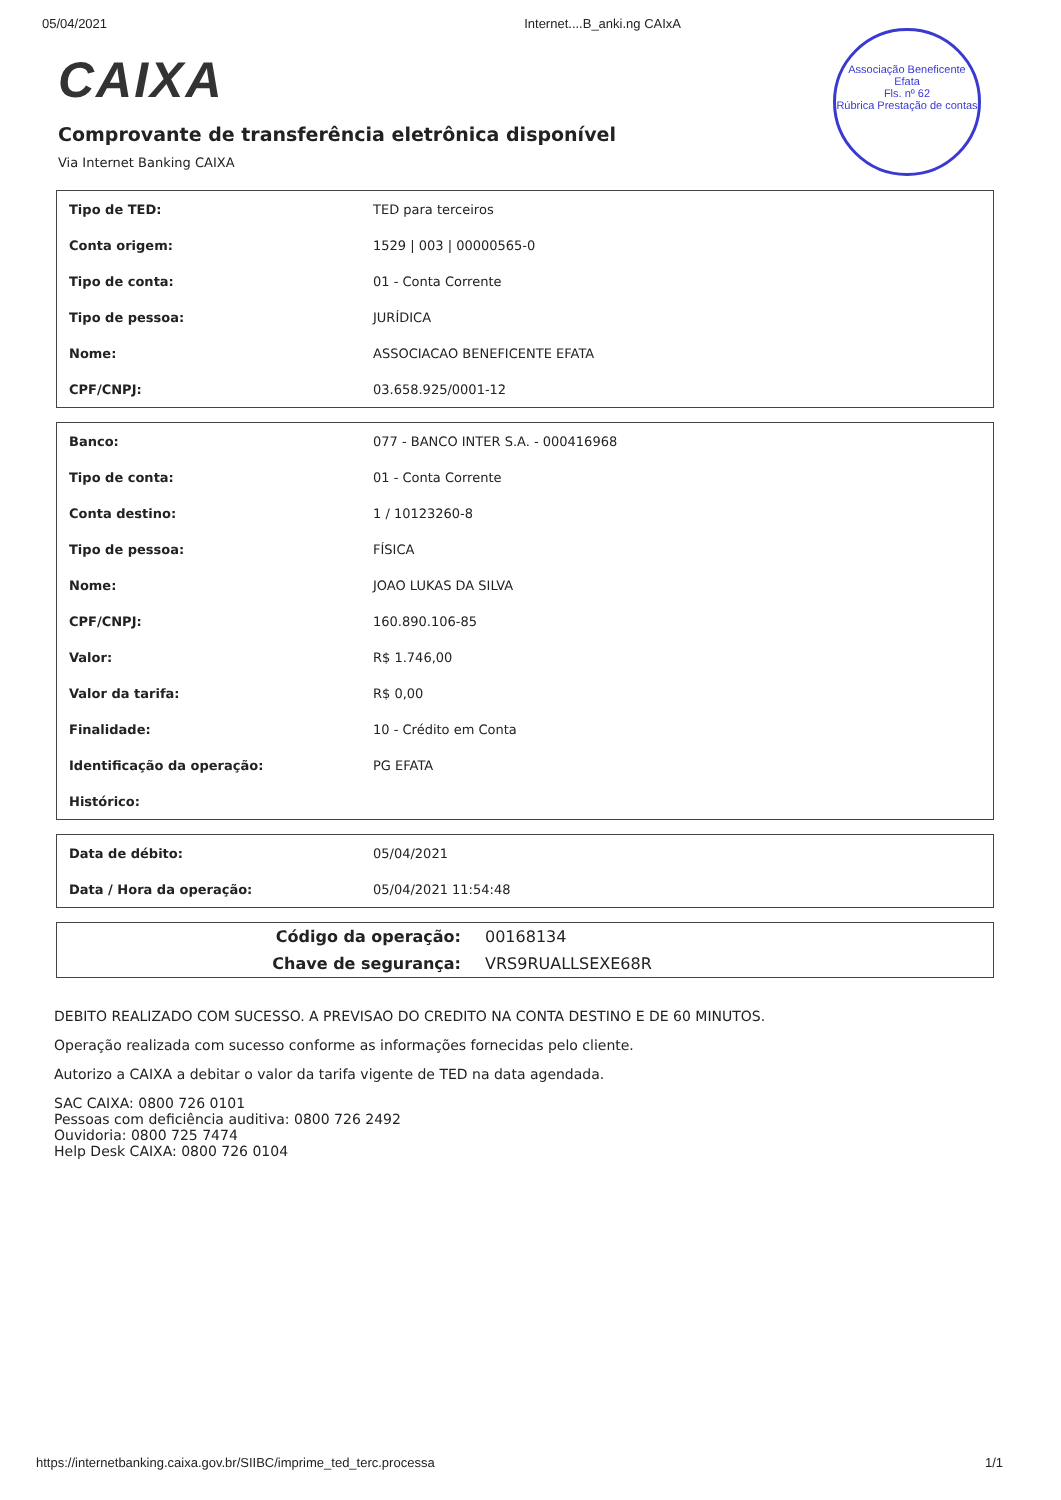05/04/2021 Internet....B_anki.ng CAIxA
Associação Beneficente Efata
Fls. nº 62
Rúbrica Prestação de contas
CAIXA
Comprovante de transferência eletrônica disponível
Via Internet Banking CAIXA
| Tipo de TED: | TED para terceiros |
| Conta origem: | 1529 / 003 / 00000565-0 |
| Tipo de conta: | 01 - Conta Corrente |
| Tipo de pessoa: | JURÍDICA |
| Nome: | ASSOCIACAO BENEFICENTE EFATA |
| CPF/CNPJ: | 03.658.925/0001-12 |
| Banco: | 077 - BANCO INTER S.A. - 000416968 |
| Tipo de conta: | 01 - Conta Corrente |
| Conta destino: | 1 / 10123260-8 |
| Tipo de pessoa: | FÍSICA |
| Nome: | JOAO LUKAS DA SILVA |
| CPF/CNPJ: | 160.890.106-85 |
| Valor: | R$ 1.746,00 |
| Valor da tarifa: | R$ 0,00 |
| Finalidade: | 10 - Crédito em Conta |
| Identificação da operação: | PG EFATA |
| Histórico: | |
| Data de débito: | 05/04/2021 |
| Data / Hora da operação: | 05/04/2021 11:54:48 |
| Código da operação: | 00168134 |
| Chave de segurança: | VRS9RUALLSEXE68R |
DEBITO REALIZADO COM SUCESSO. A PREVISAO DO CREDITO NA CONTA DESTINO E DE 60 MINUTOS.
Operação realizada com sucesso conforme as informações fornecidas pelo cliente.
Autorizo a CAIXA a debitar o valor da tarifa vigente de TED na data agendada.
SAC CAIXA: 0800 726 0101
Pessoas com deficiência auditiva: 0800 726 2492
Ouvidoria: 0800 725 7474
Help Desk CAIXA: 0800 726 0104
https://internetbanking.caixa.gov.br/SIIBC/imprime_ted_terc.processa 1/1